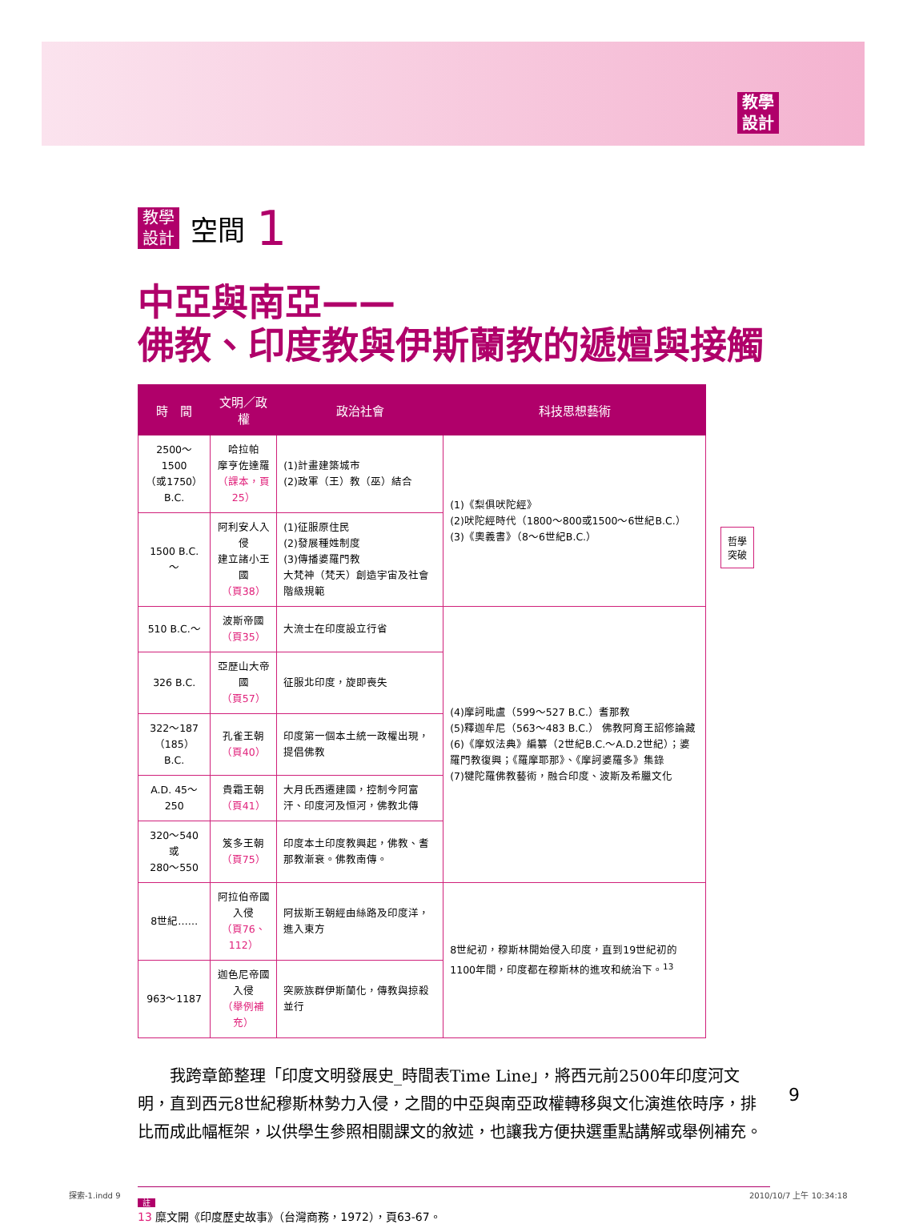教學
設計
教學
設計 空間 1
中亞與南亞——
佛教、印度教與伊斯蘭教的遞嬗與接觸
| 時 間 | 文明／政權 | 政治社會 | 科技思想藝術 |
| --- | --- | --- | --- |
| 2500～1500 （或1750）B.C. | 哈拉帕 摩亨佐達羅 （課本，頁25） | (1)計畫建築城市 (2)政軍（王）教（巫）結合 | (1)《梨俱吠陀經》 (2)吠陀經時代（1800～800或1500～6世紀B.C.） (3)《奧義書》（8～6世紀B.C.） |
| 1500 B.C.～ | 阿利安人入侵 建立諸小王國 （頁38） | (1)征服原住民 (2)發展種姓制度 (3)傳播婆羅門教 大梵神（梵天）創造宇宙及社會階級規範 | |
| 510 B.C.～ | 波斯帝國 （頁35） | 大流士在印度設立行省 | (4)摩訶毗盧（599～527 B.C.）耆那教 (5)釋迦牟尼（563～483 B.C.） 佛教阿育王詔修論藏 (6)《摩奴法典》編纂（2世紀B.C.～A.D.2世紀）；婆羅門教復興；《羅摩耶那》、《摩訶婆羅多》集錄 (7)犍陀羅佛教藝術，融合印度、波斯及希臘文化 |
| 326 B.C. | 亞歷山大帝國 （頁57） | 征服北印度，旋即喪失 | |
| 322～187 （185）B.C. | 孔雀王朝 （頁40） | 印度第一個本土統一政權出現，提倡佛教 | |
| A.D. 45～250 | 貴霜王朝 （頁41） | 大月氏西遷建國，控制今阿富汗、印度河及恒河，佛教北傳 | |
| 320～540或 280～550 | 笈多王朝 （頁75） | 印度本土印度教興起，佛教、耆那教漸衰。佛教南傳。 | |
| 8世紀…… | 阿拉伯帝國入侵 （頁76、112） | 阿拔斯王朝經由絲路及印度洋，進入東方 | 8世紀初，穆斯林開始侵入印度，直到19世紀初的1100年間，印度都在穆斯林的進攻和統治下。<sup>13</sup> |
| 963～1187 | 迦色尼帝國入侵 （舉例補充） | 突厥族群伊斯蘭化，傳教與掠殺並行 | |
哲學
突破
我跨章節整理「印度文明發展史_時間表Time Line」，將西元前2500年印度河文明，直到西元8世紀穆斯林勢力入侵，之間的中亞與南亞政權轉移與文化演進依時序，排比而成此幅框架，以供學生參照相關課文的敘述，也讓我方便抉選重點講解或舉例補充。
註
13 糜文開《印度歷史故事》（台灣商務，1972），頁63-67。
9
探索-1.indd 9 2010/10/7 上午 10:34:18